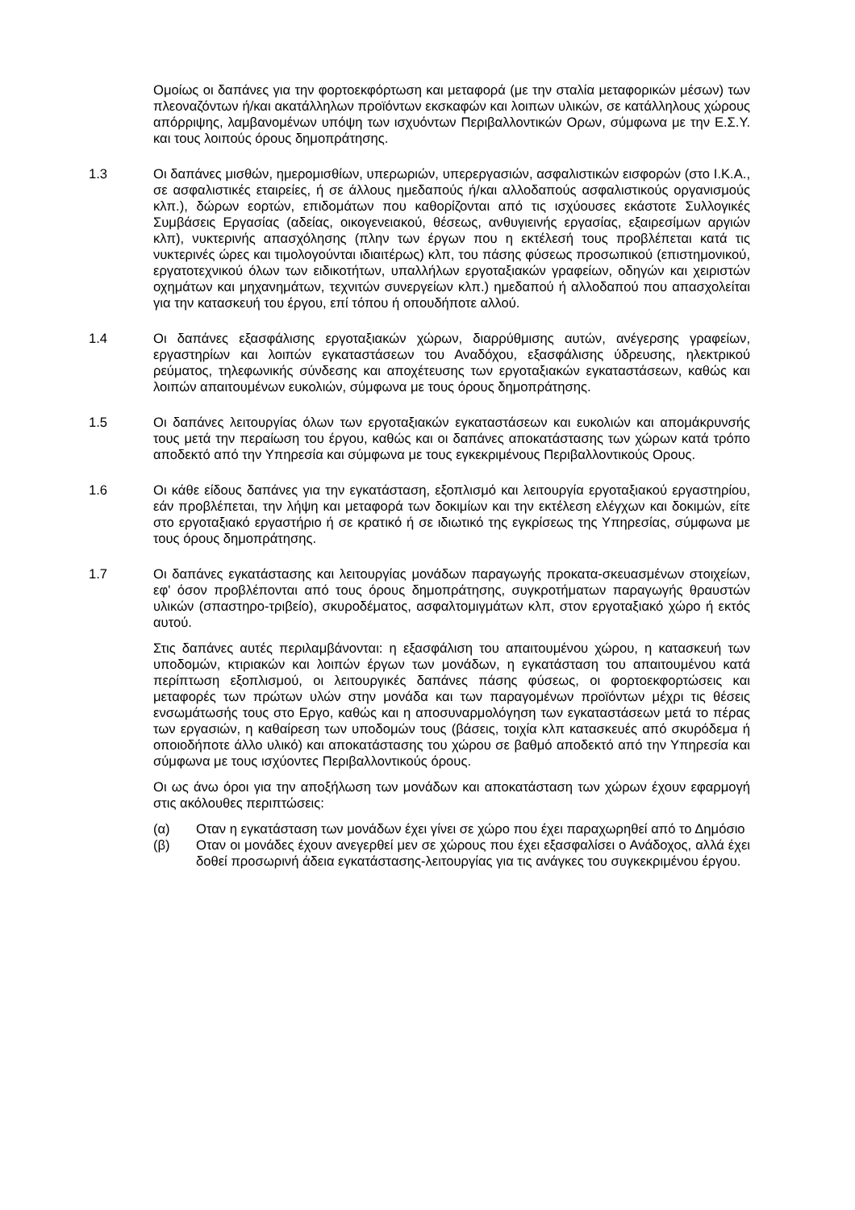Ομοίως οι δαπάνες για την φορτοεκφόρτωση και μεταφορά (με την σταλία μεταφορικών μέσων) των πλεοναζόντων ή/και ακατάλληλων προϊόντων εκσκαφών και λοιπων υλικών, σε κατάλληλους χώρους απόρριψης, λαμβανομένων υπόψη των ισχυόντων Περιβαλλοντικών Ορων, σύμφωνα με την Ε.Σ.Υ. και τους λοιπούς όρους δημοπράτησης.
1.3 Οι δαπάνες μισθών, ημερομισθίων, υπερωριών, υπερεργασιών, ασφαλιστικών εισφορών (στο Ι.Κ.Α., σε ασφαλιστικές εταιρείες, ή σε άλλους ημεδαπούς ή/και αλλοδαπούς ασφαλιστικούς οργανισμούς κλπ.), δώρων εορτών, επιδομάτων που καθορίζονται από τις ισχύουσες εκάστοτε Συλλογικές Συμβάσεις Εργασίας (αδείας, οικογενειακού, θέσεως, ανθυγιεινής εργασίας, εξαιρεσίμων αργιών κλπ), νυκτερινής απασχόλησης (πλην των έργων που η εκτέλεσή τους προβλέπεται κατά τις νυκτερινές ώρες και τιμολογούνται ιδιαιτέρως) κλπ, του πάσης φύσεως προσωπικού (επιστημονικού, εργατοτεχνικού όλων των ειδικοτήτων, υπαλλήλων εργοταξιακών γραφείων, οδηγών και χειριστών οχημάτων και μηχανημάτων, τεχνιτών συνεργείων κλπ.) ημεδαπού ή αλλοδαπού που απασχολείται για την κατασκευή του έργου, επί τόπου ή οπουδήποτε αλλού.
1.4 Οι δαπάνες εξασφάλισης εργοταξιακών χώρων, διαρρύθμισης αυτών, ανέγερσης γραφείων, εργαστηρίων και λοιπών εγκαταστάσεων του Αναδόχου, εξασφάλισης ύδρευσης, ηλεκτρικού ρεύματος, τηλεφωνικής σύνδεσης και αποχέτευσης των εργοταξιακών εγκαταστάσεων, καθώς και λοιπών απαιτουμένων ευκολιών, σύμφωνα με τους όρους δημοπράτησης.
1.5 Οι δαπάνες λειτουργίας όλων των εργοταξιακών εγκαταστάσεων και ευκολιών και απομάκρυνσής τους μετά την περαίωση του έργου, καθώς και οι δαπάνες αποκατάστασης των χώρων κατά τρόπο αποδεκτό από την Υπηρεσία και σύμφωνα με τους εγκεκριμένους Περιβαλλοντικούς Ορους.
1.6 Οι κάθε είδους δαπάνες για την εγκατάσταση, εξοπλισμό και λειτουργία εργοταξιακού εργαστηρίου, εάν προβλέπεται, την λήψη και μεταφορά των δοκιμίων και την εκτέλεση ελέγχων και δοκιμών, είτε στο εργοταξιακό εργαστήριο ή σε κρατικό ή σε ιδιωτικό της εγκρίσεως της Υπηρεσίας, σύμφωνα με τους όρους δημοπράτησης.
1.7 Οι δαπάνες εγκατάστασης και λειτουργίας μονάδων παραγωγής προκατα-σκευασμένων στοιχείων, εφ' όσον προβλέπονται από τους όρους δημοπράτησης, συγκροτήματων παραγωγής θραυστών υλικών (σπαστηρο-τριβείο), σκυροδέματος, ασφαλτομιγμάτων κλπ, στον εργοταξιακό χώρο ή εκτός αυτού.
Στις δαπάνες αυτές περιλαμβάνονται: η εξασφάλιση του απαιτουμένου χώρου, η κατασκευή των υποδομών, κτιριακών και λοιπών έργων των μονάδων, η εγκατάσταση του απαιτουμένου κατά περίπτωση εξοπλισμού, οι λειτουργικές δαπάνες πάσης φύσεως, οι φορτοεκφορτώσεις και μεταφορές των πρώτων υλών στην μονάδα και των παραγομένων προϊόντων μέχρι τις θέσεις ενσωμάτωσής τους στο Εργο, καθώς και η αποσυναρμολόγηση των εγκαταστάσεων μετά το πέρας των εργασιών, η καθαίρεση των υποδομών τους (βάσεις, τοιχία κλπ κατασκευές από σκυρόδεμα ή οποιοδήποτε άλλο υλικό) και αποκατάστασης του χώρου σε βαθμό αποδεκτό από την Υπηρεσία και σύμφωνα με τους ισχύοντες Περιβαλλοντικούς όρους.
Οι ως άνω όροι για την αποξήλωση των μονάδων και αποκατάσταση των χώρων έχουν εφαρμογή στις ακόλουθες περιπτώσεις:
(α) Οταν η εγκατάσταση των μονάδων έχει γίνει σε χώρο που έχει παραχωρηθεί από το Δημόσιο
(β) Οταν οι μονάδες έχουν ανεγερθεί μεν σε χώρους που έχει εξασφαλίσει ο Ανάδοχος, αλλά έχει δοθεί προσωρινή άδεια εγκατάστασης-λειτουργίας για τις ανάγκες του συγκεκριμένου έργου.